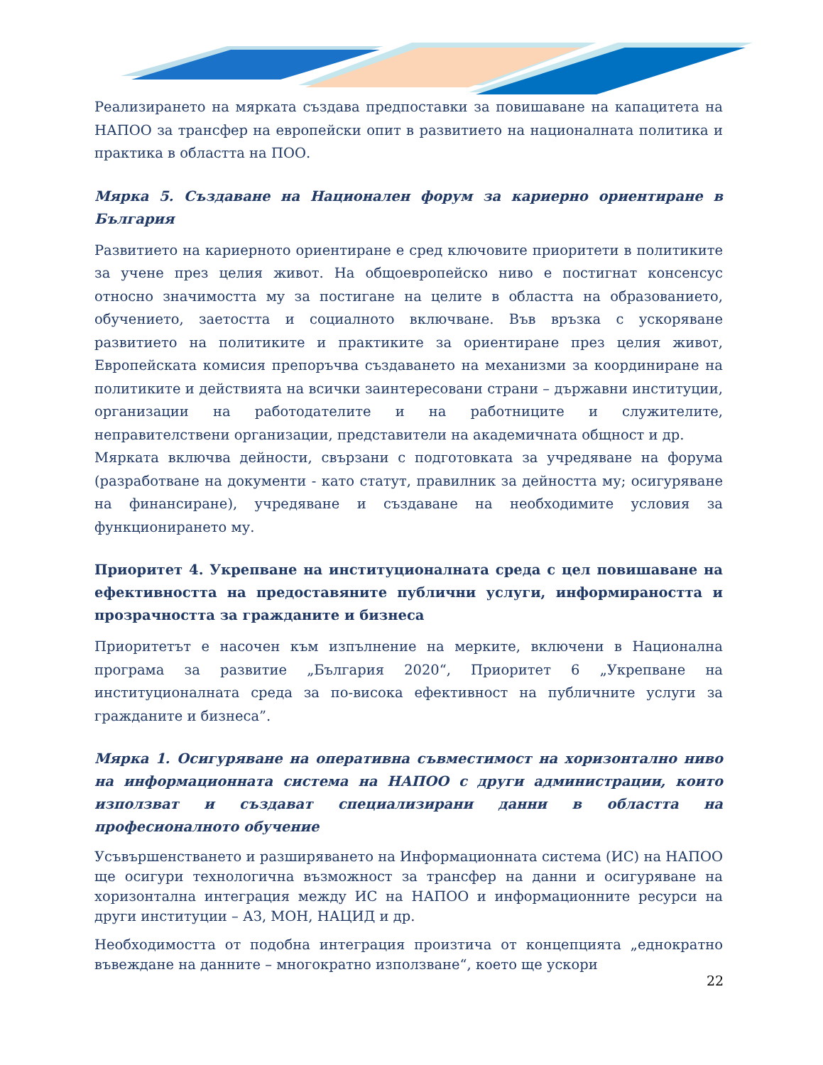Реализирането на мярката създава предпоставки за повишаване на капацитета на НАПОО за трансфер на европейски опит в развитието на националната политика и практика в областта на ПОО.
Мярка 5. Създаване на Национален форум за кариерно ориентиране в България
Развитието на кариерното ориентиране е сред ключовите приоритети в политиките за учене през целия живот. На общоевропейско ниво е постигнат консенсус относно значимостта му за постигане на целите в областта на образованието, обучението, заетостта и социалното включване. Във връзка с ускоряване развитието на политиките и практиките за ориентиране през целия живот, Европейската комисия препоръчва създаването на механизми за координиране на политиките и действията на всички заинтересовани страни – държавни институции, организации на работодателите и на работниците и служителите, неправителствени организации, представители на академичната общност и др.
Мярката включва дейности, свързани с подготовката за учредяване на форума (разработване на документи - като статут, правилник за дейността му; осигуряване на финансиране), учредяване и създаване на необходимите условия за функционирането му.
Приоритет 4. Укрепване на институционалната среда с цел повишаване на ефективността на предоставяните публични услуги, информираността и прозрачността за гражданите и бизнеса
Приоритетът е насочен към изпълнение на мерките, включени в Национална програма за развитие „България 2020“, Приоритет 6 „Укрепване на институционалната среда за по-висока ефективност на публичните услуги за гражданите и бизнеса”.
Мярка 1. Осигуряване на оперативна съвместимост на хоризонтално ниво на информационната система на НАПОО с други администрации, които използват и създават специализирани данни в областта на професионалното обучение
Усъвършенстването и разширяването на Информационната система (ИС) на НАПОО ще осигури технологична възможност за трансфер на данни и осигуряване на хоризонтална интеграция между ИС на НАПОО и информационните ресурси на други институции – АЗ, МОН, НАЦИД и др.
Необходимостта от подобна интеграция произтича от концепцията „еднократно въвеждане на данните – многократно използване“, което ще ускори
22